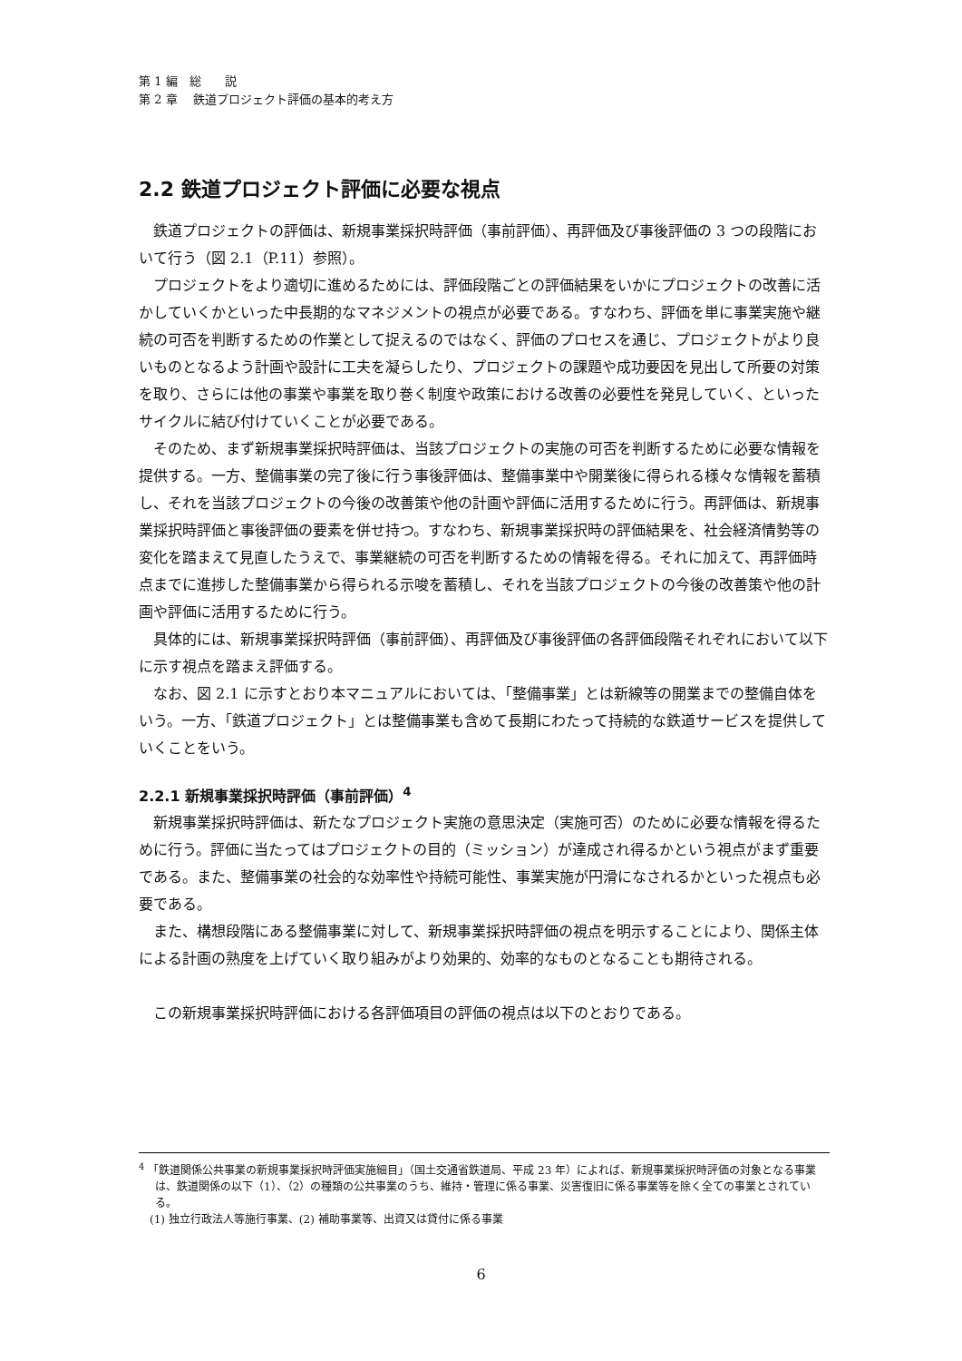第 1 編　総　　説
第 2 章　 鉄道プロジェクト評価の基本的考え方
2.2 鉄道プロジェクト評価に必要な視点
鉄道プロジェクトの評価は、新規事業採択時評価（事前評価）、再評価及び事後評価の 3 つの段階において行う（図 2.1（P.11）参照）。
プロジェクトをより適切に進めるためには、評価段階ごとの評価結果をいかにプロジェクトの改善に活かしていくかといった中長期的なマネジメントの視点が必要である。すなわち、評価を単に事業実施や継続の可否を判断するための作業として捉えるのではなく、評価のプロセスを通じ、プロジェクトがより良いものとなるよう計画や設計に工夫を凝らしたり、プロジェクトの課題や成功要因を見出して所要の対策を取り、さらには他の事業や事業を取り巻く制度や政策における改善の必要性を発見していく、といったサイクルに結び付けていくことが必要である。
そのため、まず新規事業採択時評価は、当該プロジェクトの実施の可否を判断するために必要な情報を提供する。一方、整備事業の完了後に行う事後評価は、整備事業中や開業後に得られる様々な情報を蓄積し、それを当該プロジェクトの今後の改善策や他の計画や評価に活用するために行う。再評価は、新規事業採択時評価と事後評価の要素を併せ持つ。すなわち、新規事業採択時の評価結果を、社会経済情勢等の変化を踏まえて見直したうえで、事業継続の可否を判断するための情報を得る。それに加えて、再評価時点までに進捗した整備事業から得られる示唆を蓄積し、それを当該プロジェクトの今後の改善策や他の計画や評価に活用するために行う。
具体的には、新規事業採択時評価（事前評価）、再評価及び事後評価の各評価段階それぞれにおいて以下に示す視点を踏まえ評価する。
なお、図 2.1 に示すとおり本マニュアルにおいては、「整備事業」とは新線等の開業までの整備自体をいう。一方、「鉄道プロジェクト」とは整備事業も含めて長期にわたって持続的な鉄道サービスを提供していくことをいう。
2.2.1 新規事業採択時評価（事前評価）<sup>4</sup>
新規事業採択時評価は、新たなプロジェクト実施の意思決定（実施可否）のために必要な情報を得るために行う。評価に当たってはプロジェクトの目的（ミッション）が達成され得るかという視点がまず重要である。また、整備事業の社会的な効率性や持続可能性、事業実施が円滑になされるかといった視点も必要である。
また、構想段階にある整備事業に対して、新規事業採択時評価の視点を明示することにより、関係主体による計画の熟度を上げていく取り組みがより効果的、効率的なものとなることも期待される。
この新規事業採択時評価における各評価項目の評価の視点は以下のとおりである。
<sup>4</sup> 「鉄道関係公共事業の新規事業採択時評価実施細目」（国土交通省鉄道局、平成 23 年）によれば、新規事業採択時評価の対象となる事業は、鉄道関係の以下（1）、（2）の種類の公共事業のうち、維持・管理に係る事業、災害復旧に係る事業等を除く全ての事業とされている。
(1) 独立行政法人等施行事業、(2) 補助事業等、出資又は貸付に係る事業
6